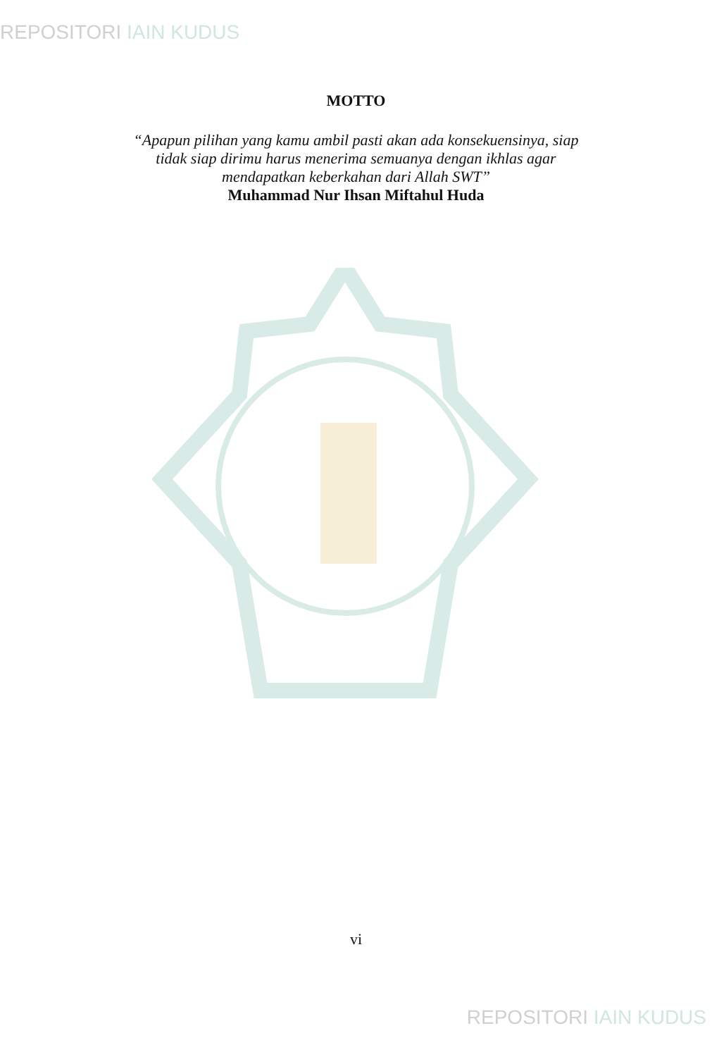REPOSITORI IAIN KUDUS
MOTTO
“Apapun pilihan yang kamu ambil pasti akan ada konsekuensinya, siap
tidak siap dirimu harus menerima semuanya dengan ikhlas agar
mendapatkan keberkahan dari Allah SWT”
Muhammad Nur Ihsan Miftahul Huda
vi
REPOSITORI IAIN KUDUS